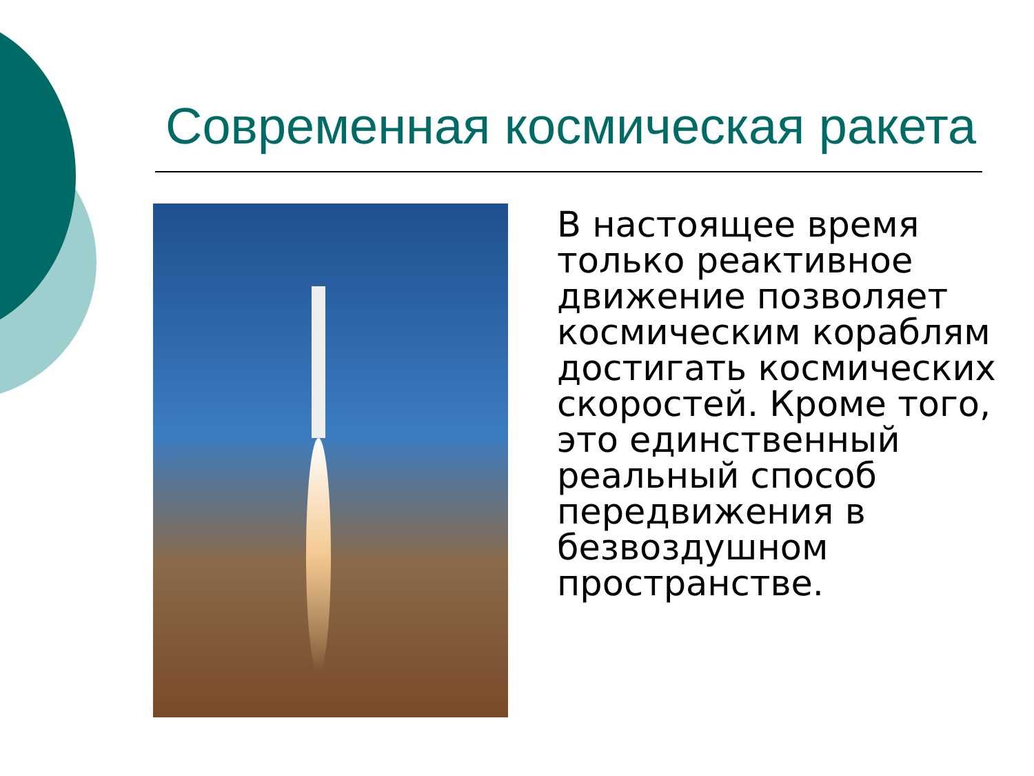Современная космическая ракета
В настоящее время только реактивное движение позволяет космическим кораблям достигать космических скоростей. Кроме того, это единственный реальный способ передвижения в безвоздушном пространстве.